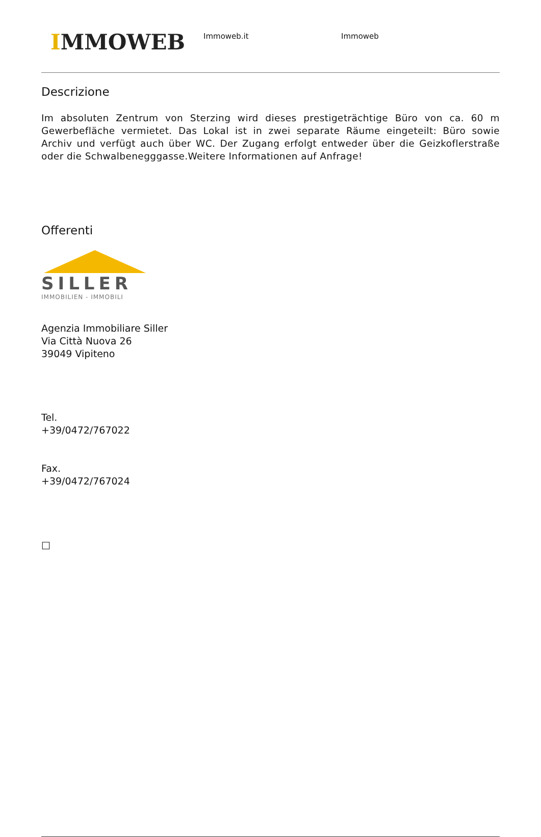IMMOWEB
Immoweb.it Immoweb
Descrizione
Im absoluten Zentrum von Sterzing wird dieses prestigeträchtige Büro von ca. 60 m Gewerbefläche vermietet. Das Lokal ist in zwei separate Räume eingeteilt: Büro sowie Archiv und verfügt auch über WC. Der Zugang erfolgt entweder über die Geizkoflerstraße oder die Schwalbenegggasse.Weitere Informationen auf Anfrage!
Offerenti
SILLER
IMMOBILIEN - IMMOBILI
Agenzia Immobiliare Siller
Via Città Nuova 26
39049 Vipiteno
Tel.
+39/0472/767022
Fax.
+39/0472/767024
□